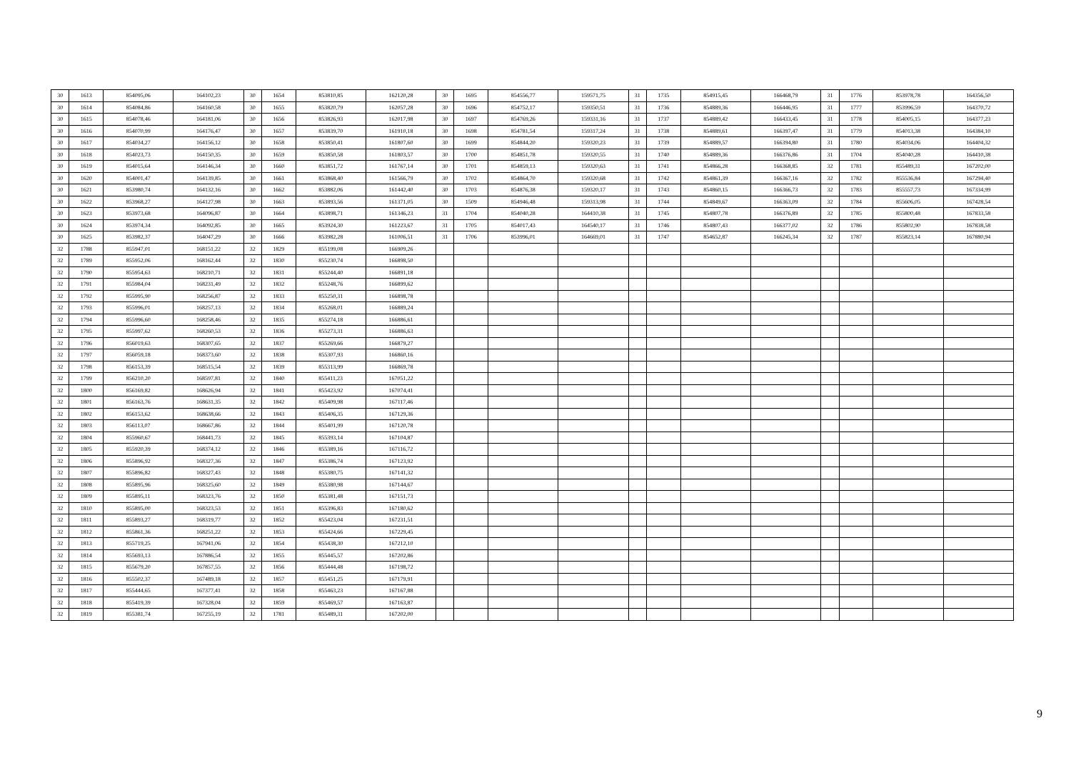| 30 | 1613 | 854095,06 | 164102,23 | 30 | 1654 | 853810,85 | 162120,28 | 30 | 1695 | 854556,77 | 159571,75 | 31 | 1735 | 854915,45 | 166468,79 | 31 | 1776 | 853978,78 | 164356,50 |
| 30 | 1614 | 854084,86 | 164160,58 | 30 | 1655 | 853820,79 | 162057,28 | 30 | 1696 | 854752,17 | 159350,51 | 31 | 1736 | 854889,36 | 166446,95 | 31 | 1777 | 853996,59 | 164370,72 |
| 30 | 1615 | 854078,46 | 164181,06 | 30 | 1656 | 853826,93 | 162017,98 | 30 | 1697 | 854769,26 | 159331,16 | 31 | 1737 | 854889,42 | 166433,45 | 31 | 1778 | 854005,15 | 164377,23 |
| 30 | 1616 | 854070,99 | 164176,47 | 30 | 1657 | 853839,70 | 161910,18 | 30 | 1698 | 854781,54 | 159317,24 | 31 | 1738 | 854889,61 | 166397,47 | 31 | 1779 | 854013,38 | 164384,10 |
| 30 | 1617 | 854034,27 | 164156,12 | 30 | 1658 | 853850,41 | 161807,60 | 30 | 1699 | 854844,20 | 159320,23 | 31 | 1739 | 854889,57 | 166394,80 | 31 | 1780 | 854034,06 | 164404,32 |
| 30 | 1618 | 854023,73 | 164150,35 | 30 | 1659 | 853850,58 | 161803,57 | 30 | 1700 | 854851,78 | 159320,55 | 31 | 1740 | 854889,36 | 166376,86 | 31 | 1704 | 854040,28 | 164410,38 |
| 30 | 1619 | 854015,64 | 164146,34 | 30 | 1660 | 853851,72 | 161767,14 | 30 | 1701 | 854859,13 | 159320,63 | 31 | 1741 | 854866,28 | 166368,85 | 32 | 1781 | 855489,31 | 167202,00 |
| 30 | 1620 | 854001,47 | 164139,85 | 30 | 1661 | 853868,40 | 161566,79 | 30 | 1702 | 854864,70 | 159320,68 | 31 | 1742 | 854861,39 | 166367,16 | 32 | 1782 | 855536,84 | 167294,40 |
| 30 | 1621 | 853980,74 | 164132,16 | 30 | 1662 | 853882,06 | 161442,40 | 30 | 1703 | 854876,38 | 159320,17 | 31 | 1743 | 854860,15 | 166366,73 | 32 | 1783 | 855557,73 | 167334,99 |
| 30 | 1622 | 853968,27 | 164127,98 | 30 | 1663 | 853893,56 | 161371,05 | 30 | 1509 | 854946,48 | 159313,98 | 31 | 1744 | 854849,67 | 166363,09 | 32 | 1784 | 855606,05 | 167428,54 |
| 30 | 1623 | 853973,68 | 164096,87 | 30 | 1664 | 853898,71 | 161346,23 | 31 | 1704 | 854040,28 | 164410,38 | 31 | 1745 | 854807,78 | 166376,89 | 32 | 1785 | 855800,48 | 167833,58 |
| 30 | 1624 | 853974,34 | 164092,85 | 30 | 1665 | 853924,30 | 161223,67 | 31 | 1705 | 854017,43 | 164540,17 | 31 | 1746 | 854807,43 | 166377,02 | 32 | 1786 | 855802,90 | 167838,58 |
| 30 | 1625 | 853982,37 | 164047,29 | 30 | 1666 | 853982,28 | 161006,51 | 31 | 1706 | 853996,01 | 164669,01 | 31 | 1747 | 854652,87 | 166245,34 | 32 | 1787 | 855823,14 | 167880,94 |
| 32 | 1788 | 855947,01 | 168151,22 | 32 | 1829 | 855199,08 | 166909,26 | | | | | | | | | | | | |
| 32 | 1789 | 855952,06 | 168162,44 | 32 | 1830 | 855230,74 | 166898,50 | | | | | | | | | | | | |
| 32 | 1790 | 855954,63 | 168210,71 | 32 | 1831 | 855244,40 | 166891,18 | | | | | | | | | | | | |
| 32 | 1791 | 855984,04 | 168231,49 | 32 | 1832 | 855248,76 | 166899,62 | | | | | | | | | | | | |
| 32 | 1792 | 855995,90 | 168256,87 | 32 | 1833 | 855250,31 | 166898,78 | | | | | | | | | | | | |
| 32 | 1793 | 855996,01 | 168257,13 | 32 | 1834 | 855268,01 | 166889,24 | | | | | | | | | | | | |
| 32 | 1794 | 855996,60 | 168258,46 | 32 | 1835 | 855274,18 | 166886,61 | | | | | | | | | | | | |
| 32 | 1795 | 855997,62 | 168260,53 | 32 | 1836 | 855273,31 | 166886,63 | | | | | | | | | | | | |
| 32 | 1796 | 856019,63 | 168307,65 | 32 | 1837 | 855269,66 | 166879,27 | | | | | | | | | | | | |
| 32 | 1797 | 856059,18 | 168373,60 | 32 | 1838 | 855307,93 | 166860,16 | | | | | | | | | | | | |
| 32 | 1798 | 856153,39 | 168515,54 | 32 | 1839 | 855313,99 | 166869,78 | | | | | | | | | | | | |
| 32 | 1799 | 856210,20 | 168597,81 | 32 | 1840 | 855411,23 | 167051,22 | | | | | | | | | | | | |
| 32 | 1800 | 856169,82 | 168626,94 | 32 | 1841 | 855423,92 | 167074,41 | | | | | | | | | | | | |
| 32 | 1801 | 856163,76 | 168631,35 | 32 | 1842 | 855409,98 | 167117,46 | | | | | | | | | | | | |
| 32 | 1802 | 856153,62 | 168638,66 | 32 | 1843 | 855406,35 | 167129,36 | | | | | | | | | | | | |
| 32 | 1803 | 856113,07 | 168667,86 | 32 | 1844 | 855401,99 | 167120,78 | | | | | | | | | | | | |
| 32 | 1804 | 855960,67 | 168441,73 | 32 | 1845 | 855393,14 | 167104,87 | | | | | | | | | | | | |
| 32 | 1805 | 855920,39 | 168374,12 | 32 | 1846 | 855389,16 | 167116,72 | | | | | | | | | | | | |
| 32 | 1806 | 855896,92 | 168327,36 | 32 | 1847 | 855386,74 | 167123,92 | | | | | | | | | | | | |
| 32 | 1807 | 855896,82 | 168327,43 | 32 | 1848 | 855380,75 | 167141,32 | | | | | | | | | | | | |
| 32 | 1808 | 855895,96 | 168325,60 | 32 | 1849 | 855380,98 | 167144,67 | | | | | | | | | | | | |
| 32 | 1809 | 855895,11 | 168323,76 | 32 | 1850 | 855381,48 | 167151,73 | | | | | | | | | | | | |
| 32 | 1810 | 855895,00 | 168323,53 | 32 | 1851 | 855396,83 | 167180,62 | | | | | | | | | | | | |
| 32 | 1811 | 855893,27 | 168319,77 | 32 | 1852 | 855423,04 | 167231,51 | | | | | | | | | | | | |
| 32 | 1812 | 855861,36 | 168251,22 | 32 | 1853 | 855424,66 | 167229,45 | | | | | | | | | | | | |
| 32 | 1813 | 855719,25 | 167941,06 | 32 | 1854 | 855438,30 | 167212,10 | | | | | | | | | | | | |
| 32 | 1814 | 855693,13 | 167886,54 | 32 | 1855 | 855445,57 | 167202,86 | | | | | | | | | | | | |
| 32 | 1815 | 855679,20 | 167857,55 | 32 | 1856 | 855444,48 | 167198,72 | | | | | | | | | | | | |
| 32 | 1816 | 855502,37 | 167489,18 | 32 | 1857 | 855451,25 | 167179,91 | | | | | | | | | | | | |
| 32 | 1817 | 855444,65 | 167377,41 | 32 | 1858 | 855463,23 | 167167,88 | | | | | | | | | | | | |
| 32 | 1818 | 855419,39 | 167328,04 | 32 | 1859 | 855469,57 | 167163,87 | | | | | | | | | | | | |
| 32 | 1819 | 855381,74 | 167255,19 | 32 | 1781 | 855489,31 | 167202,00 | | | | | | | | | | | | |
9